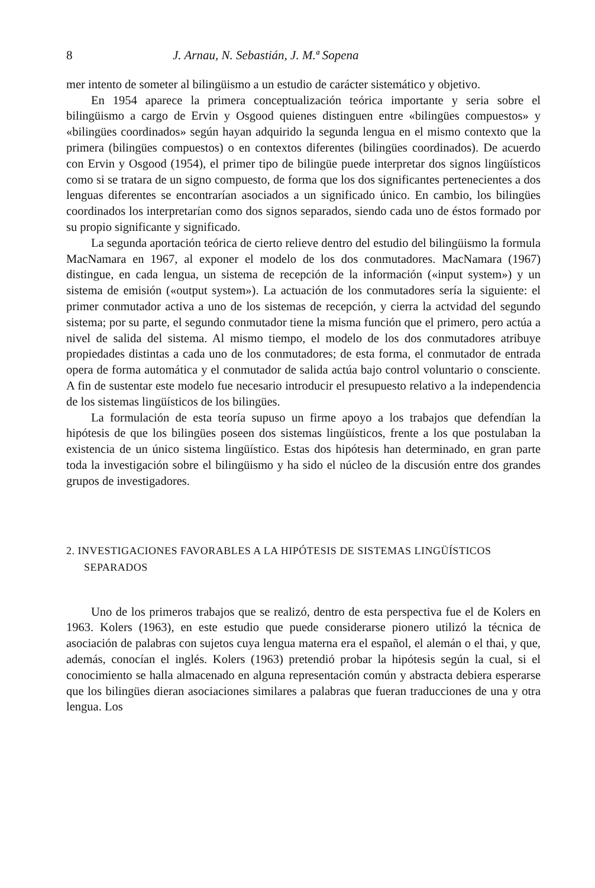8 J. Arnau, N. Sebastián, J. M.ª Sopena
mer intento de someter al bilingüismo a un estudio de carácter sistemático y objetivo.
En 1954 aparece la primera conceptualización teórica importante y seria sobre el bilingüismo a cargo de Ervin y Osgood quienes distinguen entre «bilingües compuestos» y «bilingües coordinados» según hayan adquirido la segunda lengua en el mismo contexto que la primera (bilingües compuestos) o en contextos diferentes (bilingües coordinados). De acuerdo con Ervin y Osgood (1954), el primer tipo de bilingüe puede interpretar dos signos lingüísticos como si se tratara de un signo compuesto, de forma que los dos significantes pertenecientes a dos lenguas diferentes se encontrarían asociados a un significado único. En cambio, los bilingües coordinados los interpretarían como dos signos separados, siendo cada uno de éstos formado por su propio significante y significado.
La segunda aportación teórica de cierto relieve dentro del estudio del bilingüismo la formula MacNamara en 1967, al exponer el modelo de los dos conmutadores. MacNamara (1967) distingue, en cada lengua, un sistema de recepción de la información («input system») y un sistema de emisión («output system»). La actuación de los conmutadores sería la siguiente: el primer conmutador activa a uno de los sistemas de recepción, y cierra la actvidad del segundo sistema; por su parte, el segundo conmutador tiene la misma función que el primero, pero actúa a nivel de salida del sistema. Al mismo tiempo, el modelo de los dos conmutadores atribuye propiedades distintas a cada uno de los conmutadores; de esta forma, el conmutador de entrada opera de forma automática y el conmutador de salida actúa bajo control voluntario o consciente. A fin de sustentar este modelo fue necesario introducir el presupuesto relativo a la independencia de los sistemas lingüísticos de los bilingües.
La formulación de esta teoría supuso un firme apoyo a los trabajos que defendían la hipótesis de que los bilingües poseen dos sistemas lingüísticos, frente a los que postulaban la existencia de un único sistema lingüístico. Estas dos hipótesis han determinado, en gran parte toda la investigación sobre el bilingüismo y ha sido el núcleo de la discusión entre dos grandes grupos de investigadores.
2. INVESTIGACIONES FAVORABLES A LA HIPÓTESIS DE SISTEMAS LINGÜÍSTICOS SEPARADOS
Uno de los primeros trabajos que se realizó, dentro de esta perspectiva fue el de Kolers en 1963. Kolers (1963), en este estudio que puede considerarse pionero utilizó la técnica de asociación de palabras con sujetos cuya lengua materna era el español, el alemán o el thai, y que, además, conocían el inglés. Kolers (1963) pretendió probar la hipótesis según la cual, si el conocimiento se halla almacenado en alguna representación común y abstracta debiera esperarse que los bilingües dieran asociaciones similares a palabras que fueran traducciones de una y otra lengua. Los